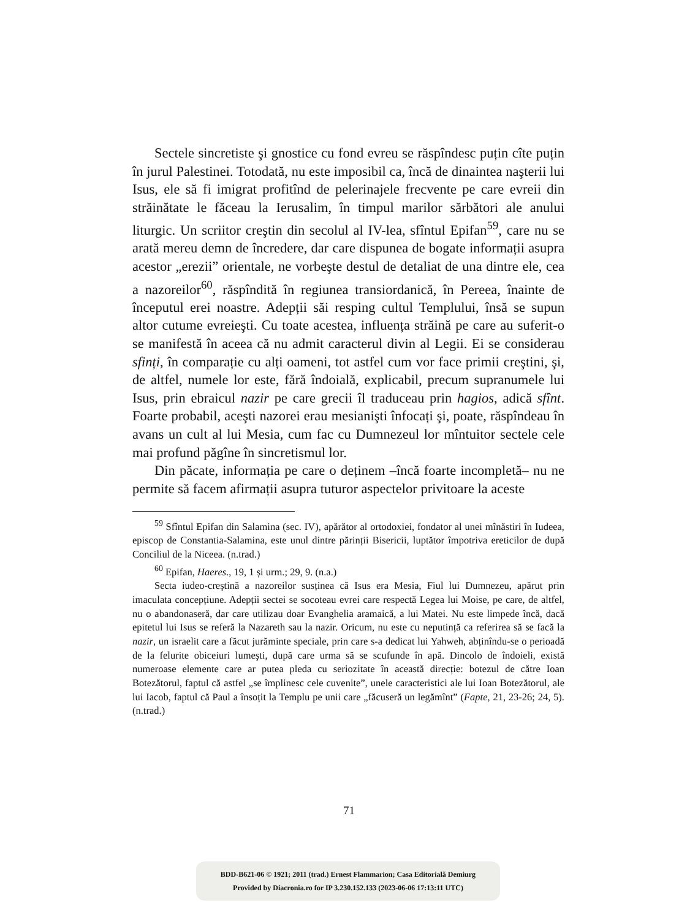Sectele sincretiste şi gnostice cu fond evreu se răspîndesc puțin cîte puțin în jurul Palestinei. Totodată, nu este imposibil ca, încă de dinaintea naşterii lui Isus, ele să fi imigrat profitînd de pelerinajele frecvente pe care evreii din străinătate le făceau la Ierusalim, în timpul marilor sărbători ale anului liturgic. Un scriitor creştin din secolul al IV-lea, sfîntul Epifan<sup>59</sup>, care nu se arată mereu demn de încredere, dar care dispunea de bogate informații asupra acestor „erezii” orientale, ne vorbeşte destul de detaliat de una dintre ele, cea a nazoreilor<sup>60</sup>, răspîndită în regiunea transiordanică, în Pereea, înainte de începutul erei noastre. Adepții săi resping cultul Templului, însă se supun altor cutume evreieşti. Cu toate acestea, influența străină pe care au suferit-o se manifestă în aceea că nu admit caracterul divin al Legii. Ei se considerau sfinți, în comparație cu alți oameni, tot astfel cum vor face primii creştini, şi, de altfel, numele lor este, fără îndoială, explicabil, precum supranumele lui Isus, prin ebraicul nazir pe care grecii îl traduceau prin hagios, adică sfînt. Foarte probabil, aceşti nazorei erau mesianişti înfocați şi, poate, răspîndeau în avans un cult al lui Mesia, cum fac cu Dumnezeul lor mîntuitor sectele cele mai profund păgîne în sincretismul lor.
Din păcate, informația pe care o deținem –încă foarte incompletă– nu ne permite să facem afirmații asupra tuturor aspectelor privitoare la aceste
<sup>59</sup> Sfîntul Epifan din Salamina (sec. IV), apărător al ortodoxiei, fondator al unei mînăstiri în Iudeea, episcop de Constantia-Salamina, este unul dintre părinții Bisericii, luptător împotriva ereticilor de după Conciliul de la Niceea. (n.trad.)
<sup>60</sup> Epifan, Haeres., 19, 1 și urm.; 29, 9. (n.a.)
Secta iudeo-creştină a nazoreilor susținea că Isus era Mesia, Fiul lui Dumnezeu, apărut prin imaculata concepțiune. Adepții sectei se socoteau evrei care respectă Legea lui Moise, pe care, de altfel, nu o abandonaseră, dar care utilizau doar Evanghelia aramaică, a lui Matei. Nu este limpede încă, dacă epitetul lui Isus se referă la Nazareth sau la nazir. Oricum, nu este cu neputință ca referirea să se facă la nazir, un israelit care a făcut jurăminte speciale, prin care s-a dedicat lui Yahweh, abținîndu-se o perioadă de la felurite obiceiuri lumeşti, după care urma să se scufunde în apă. Dincolo de îndoieli, există numeroase elemente care ar putea pleda cu seriozitate în această direcție: botezul de către Ioan Botezătorul, faptul că astfel „se împlinesc cele cuvenite”, unele caracteristici ale lui Ioan Botezătorul, ale lui Iacob, faptul că Paul a însoțit la Templu pe unii care „făcuseră un legămînt” (Fapte, 21, 23-26; 24, 5). (n.trad.)
71
BDD-B621-06 © 1921; 2011 (trad.) Ernest Flammarion; Casa Editorială Demiurg
Provided by Diacronia.ro for IP 3.230.152.133 (2023-06-06 17:13:11 UTC)